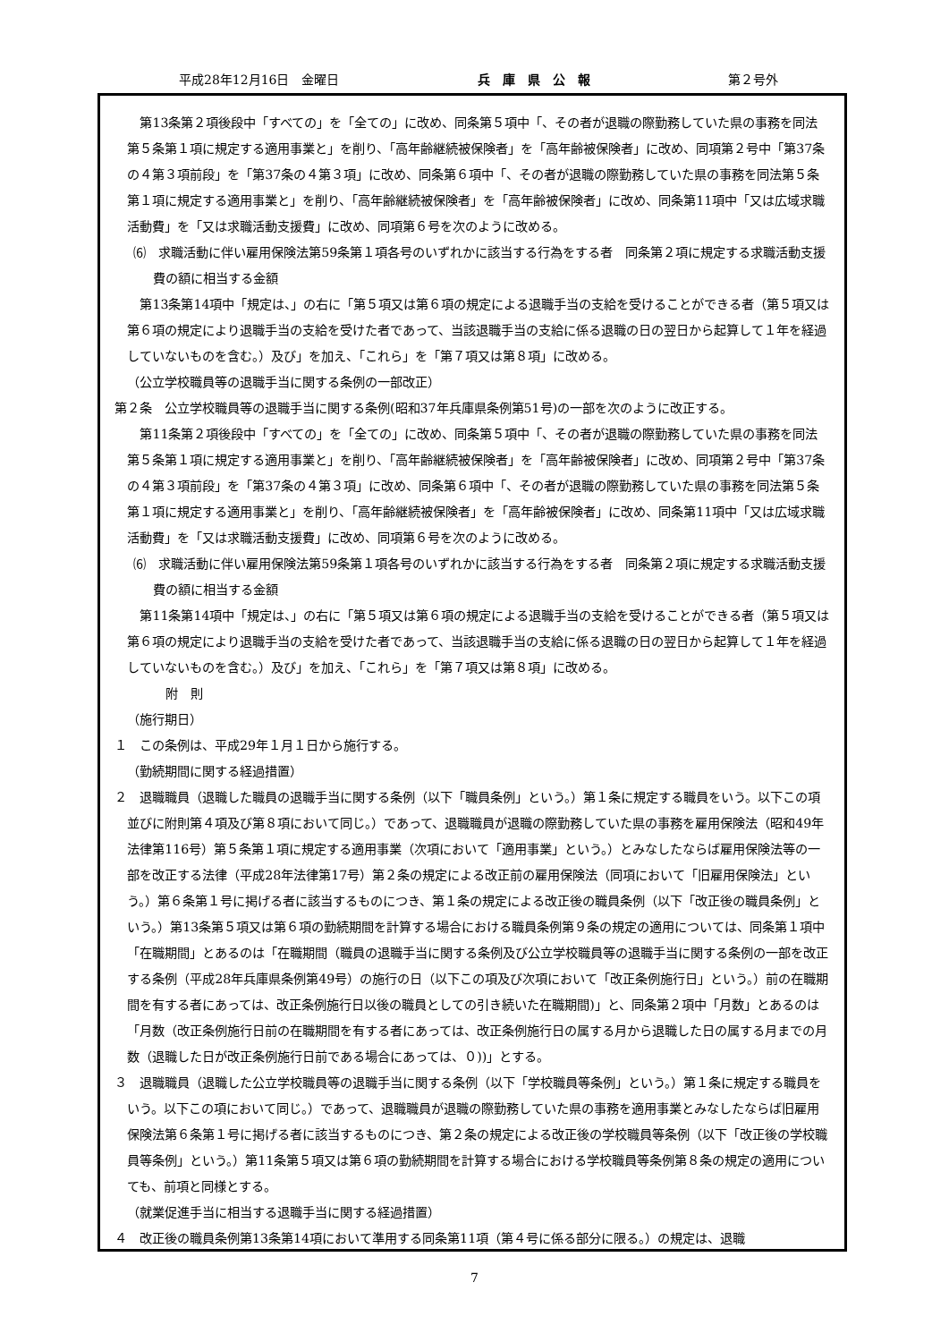平成28年12月16日　金曜日 兵　庫　県　公　報 第２号外
第13条第２項後段中「すべての」を「全ての」に改め、同条第５項中「、その者が退職の際勤務していた県の事務を同法第５条第１項に規定する適用事業と」を削り、「高年齢継続被保険者」を「高年齢被保険者」に改め、同項第２号中「第37条の４第３項前段」を「第37条の４第３項」に改め、同条第６項中「、その者が退職の際勤務していた県の事務を同法第５条第１項に規定する適用事業と」を削り、「高年齢継続被保険者」を「高年齢被保険者」に改め、同条第11項中「又は広域求職活動費」を「又は求職活動支援費」に改め、同項第６号を次のように改める。
⑹　求職活動に伴い雇用保険法第59条第１項各号のいずれかに該当する行為をする者　同条第２項に規定する求職活動支援費の額に相当する金額
第13条第14項中「規定は、」の右に「第５項又は第６項の規定による退職手当の支給を受けることができる者（第５項又は第６項の規定により退職手当の支給を受けた者であって、当該退職手当の支給に係る退職の日の翌日から起算して１年を経過していないものを含む。）及び」を加え、「これら」を「第７項又は第８項」に改める。
（公立学校職員等の退職手当に関する条例の一部改正）
第２条　公立学校職員等の退職手当に関する条例(昭和37年兵庫県条例第51号)の一部を次のように改正する。
第11条第２項後段中「すべての」を「全ての」に改め、同条第５項中「、その者が退職の際勤務していた県の事務を同法第５条第１項に規定する適用事業と」を削り、「高年齢継続被保険者」を「高年齢被保険者」に改め、同項第２号中「第37条の４第３項前段」を「第37条の４第３項」に改め、同条第６項中「、その者が退職の際勤務していた県の事務を同法第５条第１項に規定する適用事業と」を削り、「高年齢継続被保険者」を「高年齢被保険者」に改め、同条第11項中「又は広域求職活動費」を「又は求職活動支援費」に改め、同項第６号を次のように改める。
⑹　求職活動に伴い雇用保険法第59条第１項各号のいずれかに該当する行為をする者　同条第２項に規定する求職活動支援費の額に相当する金額
第11条第14項中「規定は、」の右に「第５項又は第６項の規定による退職手当の支給を受けることができる者（第５項又は第６項の規定により退職手当の支給を受けた者であって、当該退職手当の支給に係る退職の日の翌日から起算して１年を経過していないものを含む。）及び」を加え、「これら」を「第７項又は第８項」に改める。
附　則
（施行期日）
１　この条例は、平成29年１月１日から施行する。
（勤続期間に関する経過措置）
２　退職職員（退職した職員の退職手当に関する条例（以下「職員条例」という。）第１条に規定する職員をいう。以下この項並びに附則第４項及び第８項において同じ。）であって、退職職員が退職の際勤務していた県の事務を雇用保険法（昭和49年法律第116号）第５条第１項に規定する適用事業（次項において「適用事業」という。）とみなしたならば雇用保険法等の一部を改正する法律（平成28年法律第17号）第２条の規定による改正前の雇用保険法（同項において「旧雇用保険法」という。）第６条第１号に掲げる者に該当するものにつき、第１条の規定による改正後の職員条例（以下「改正後の職員条例」という。）第13条第５項又は第６項の勤続期間を計算する場合における職員条例第９条の規定の適用については、同条第１項中「在職期間」とあるのは「在職期間（職員の退職手当に関する条例及び公立学校職員等の退職手当に関する条例の一部を改正する条例（平成28年兵庫県条例第49号）の施行の日（以下この項及び次項において「改正条例施行日」という。）前の在職期間を有する者にあっては、改正条例施行日以後の職員としての引き続いた在職期間)」と、同条第２項中「月数」とあるのは「月数（改正条例施行日前の在職期間を有する者にあっては、改正条例施行日の属する月から退職した日の属する月までの月数（退職した日が改正条例施行日前である場合にあっては、０))」とする。
３　退職職員（退職した公立学校職員等の退職手当に関する条例（以下「学校職員等条例」という。）第１条に規定する職員をいう。以下この項において同じ。）であって、退職職員が退職の際勤務していた県の事務を適用事業とみなしたならば旧雇用保険法第６条第１号に掲げる者に該当するものにつき、第２条の規定による改正後の学校職員等条例（以下「改正後の学校職員等条例」という。）第11条第５項又は第６項の勤続期間を計算する場合における学校職員等条例第８条の規定の適用についても、前項と同様とする。
（就業促進手当に相当する退職手当に関する経過措置）
４　改正後の職員条例第13条第14項において準用する同条第11項（第４号に係る部分に限る。）の規定は、退職
7